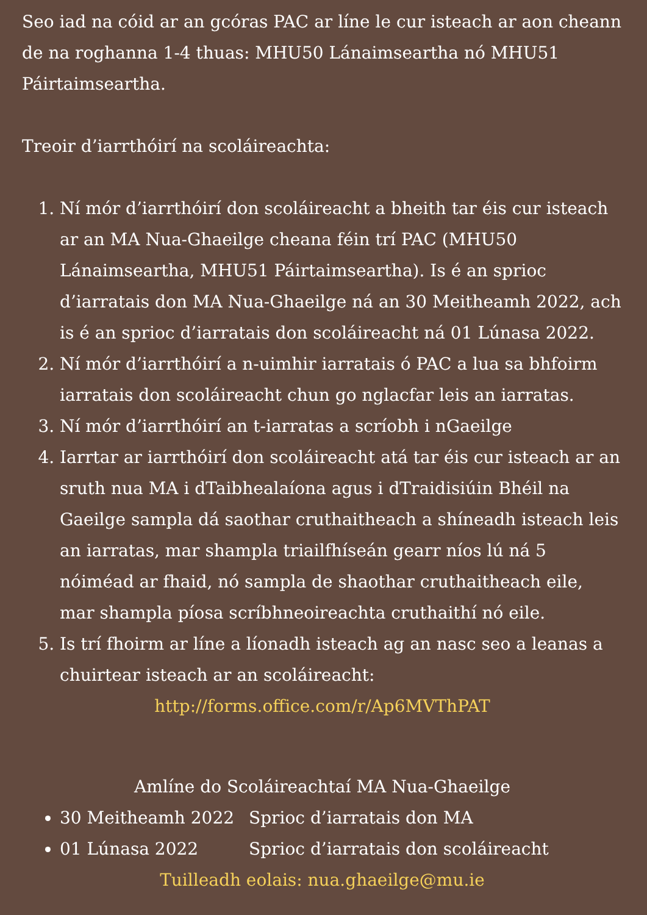Seo iad na cóid ar an gcóras PAC ar líne le cur isteach ar aon cheann de na roghanna 1-4 thuas: MHU50 Lánaimseartha nó MHU51 Páirtaimseartha.
Treoir d’iarrthóirí na scoláireachta:
1. Ní mór d’iarrthóirí don scoláireacht a bheith tar éis cur isteach ar an MA Nua-Ghaeilge cheana féin trí PAC (MHU50 Lánaimseartha, MHU51 Páirtaimseartha). Is é an sprioc d’iarratais don MA Nua-Ghaeilge ná an 30 Meitheamh 2022, ach is é an sprioc d’iarratais don scoláireacht ná 01 Lúnasa 2022.
2. Ní mór d’iarrthóirí a n-uimhir iarratais ó PAC a lua sa bhfoirm iarratais don scoláireacht chun go nglacfar leis an iarratas.
3. Ní mór d’iarrthóirí an t-iarratas a scríobh i nGaeilge
4. Iarrtar ar iarrthóirí don scoláireacht atá tar éis cur isteach ar an sruth nua MA i dTaibhealaíona agus i dTraidisiúin Bhéil na Gaeilge sampla dá saothar cruthaitheach a shíneadh isteach leis an iarratas, mar shampla triailfhíseán gearr níos lú ná 5 nóiméad ar fhaid, nó sampla de shaothar cruthaitheach eile, mar shampla píosa scríbhneoireachta cruthaithí nó eile.
5. Is trí fhoirm ar líne a líonadh isteach ag an nasc seo a leanas a chuirtear isteach ar an scoláireacht:
http://forms.office.com/r/Ap6MVThPAT
Amlíne do Scoláireachtaí MA Nua-Ghaeilge
30 Meitheamh 2022 Sprioc d’iarratais don MA
01 Lúnasa 2022 Sprioc d’iarratais don scoláireacht
Tuilleadh eolais: nua.ghaeilge@mu.ie